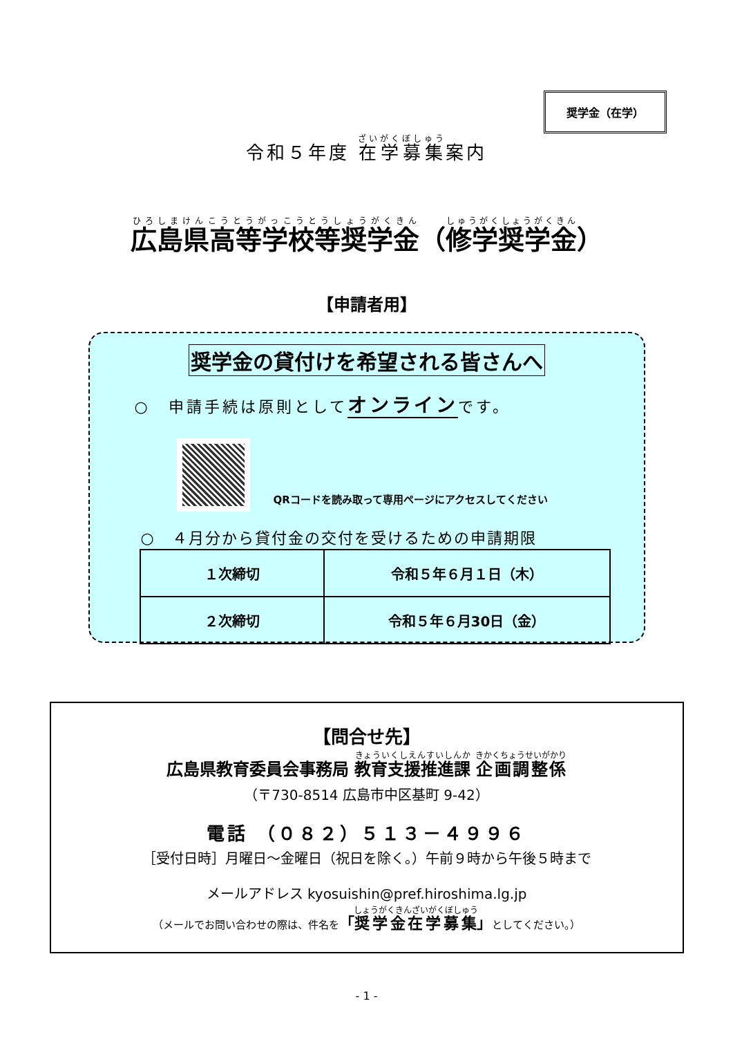奨学金（在学）
令和５年度 在学募集案内
広島県高等学校等奨学金（修学奨学金）
【申請者用】
奨学金の貸付けを希望される皆さんへ
○　申請手続は原則としてオンラインです。
QRコードを読み取って専用ページにアクセスしてください
○　４月分から貸付金の交付を受けるための申請期限
| １次締切 | 令和５年６月１日（木） |
| ２次締切 | 令和５年６月30日（金） |
【問合せ先】
広島県教育委員会事務局 教育支援推進課 企画調整係
（〒730-8514 広島市中区基町 9-42）
電話 （０８２）５１３－４９９６
［受付日時］月曜日～金曜日（祝日を除く。）午前９時から午後５時まで
メールアドレス kyosuishin@pref.hiroshima.lg.jp
（メールでお問い合わせの際は、件名を「奨学金在学募集」としてください。）
- 1 -